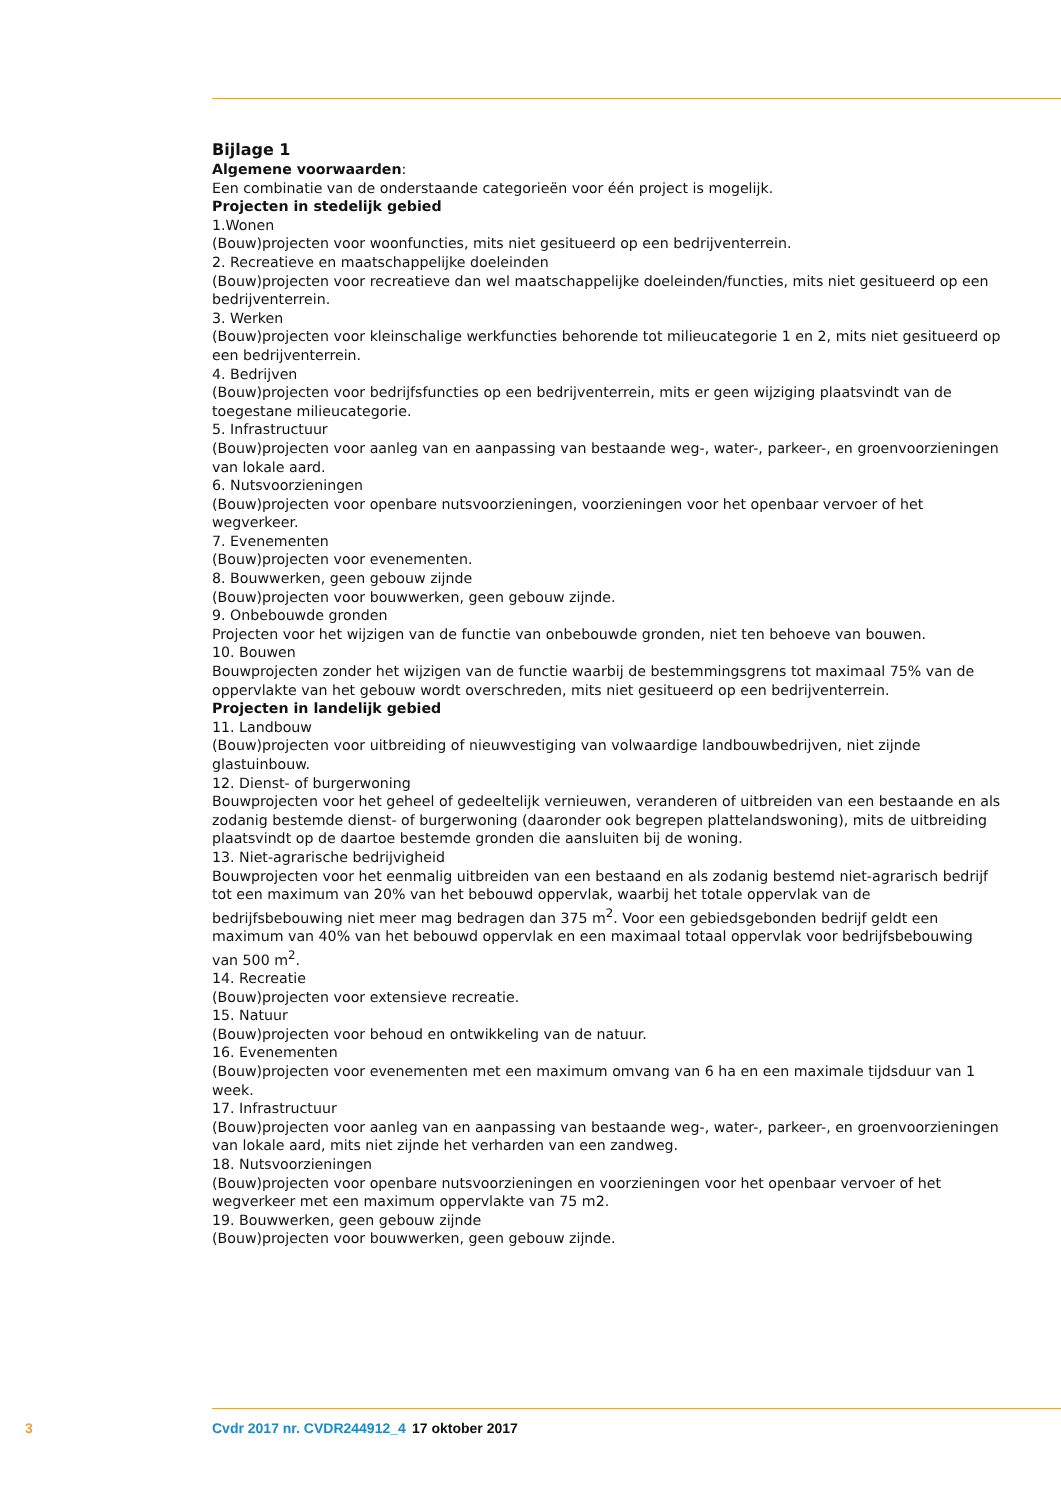Bijlage 1
Algemene voorwaarden:
Een combinatie van de onderstaande categorieën voor één project is mogelijk.
Projecten in stedelijk gebied
1.Wonen
(Bouw)projecten voor woonfuncties, mits niet gesitueerd op een bedrijventerrein.
2. Recreatieve en maatschappelijke doeleinden
(Bouw)projecten voor recreatieve dan wel maatschappelijke doeleinden/functies, mits niet gesitueerd op een bedrijventerrein.
3. Werken
(Bouw)projecten voor kleinschalige werkfuncties behorende tot milieucategorie 1 en 2, mits niet gesitueerd op een bedrijventerrein.
4. Bedrijven
(Bouw)projecten voor bedrijfsfuncties op een bedrijventerrein, mits er geen wijziging plaatsvindt van de toegestane milieucategorie.
5. Infrastructuur
(Bouw)projecten voor aanleg van en aanpassing van bestaande weg-, water-, parkeer-, en groenvoorzieningen van lokale aard.
6. Nutsvoorzieningen
(Bouw)projecten voor openbare nutsvoorzieningen, voorzieningen voor het openbaar vervoer of het wegverkeer.
7. Evenementen
(Bouw)projecten voor evenementen.
8. Bouwwerken, geen gebouw zijnde
(Bouw)projecten voor bouwwerken, geen gebouw zijnde.
9. Onbebouwde gronden
Projecten voor het wijzigen van de functie van onbebouwde gronden, niet ten behoeve van bouwen.
10. Bouwen
Bouwprojecten zonder het wijzigen van de functie waarbij de bestemmingsgrens tot maximaal 75% van de oppervlakte van het gebouw wordt overschreden, mits niet gesitueerd op een bedrijventerrein.
Projecten in landelijk gebied
11. Landbouw
(Bouw)projecten voor uitbreiding of nieuwvestiging van volwaardige landbouwbedrijven, niet zijnde glastuinbouw.
12. Dienst- of burgerwoning
Bouwprojecten voor het geheel of gedeeltelijk vernieuwen, veranderen of uitbreiden van een bestaande en als zodanig bestemde dienst- of burgerwoning (daaronder ook begrepen plattelandswoning), mits de uitbreiding plaatsvindt op de daartoe bestemde gronden die aansluiten bij de woning.
13. Niet-agrarische bedrijvigheid
Bouwprojecten voor het eenmalig uitbreiden van een bestaand en als zodanig bestemd niet-agrarisch bedrijf tot een maximum van 20% van het bebouwd oppervlak, waarbij het totale oppervlak van de bedrijfsbebouwing niet meer mag bedragen dan 375 m<sup>2</sup>. Voor een gebiedsgebonden bedrijf geldt een maximum van 40% van het bebouwd oppervlak en een maximaal totaal oppervlak voor bedrijfsbebouwing van 500 m<sup>2</sup>.
14. Recreatie
(Bouw)projecten voor extensieve recreatie.
15. Natuur
(Bouw)projecten voor behoud en ontwikkeling van de natuur.
16. Evenementen
(Bouw)projecten voor evenementen met een maximum omvang van 6 ha en een maximale tijdsduur van 1 week.
17. Infrastructuur
(Bouw)projecten voor aanleg van en aanpassing van bestaande weg-, water-, parkeer-, en groenvoorzieningen van lokale aard, mits niet zijnde het verharden van een zandweg.
18. Nutsvoorzieningen
(Bouw)projecten voor openbare nutsvoorzieningen en voorzieningen voor het openbaar vervoer of het wegverkeer met een maximum oppervlakte van 75 m2.
19. Bouwwerken, geen gebouw zijnde
(Bouw)projecten voor bouwwerken, geen gebouw zijnde.
3 Cvdr 2017 nr. CVDR244912_4 17 oktober 2017